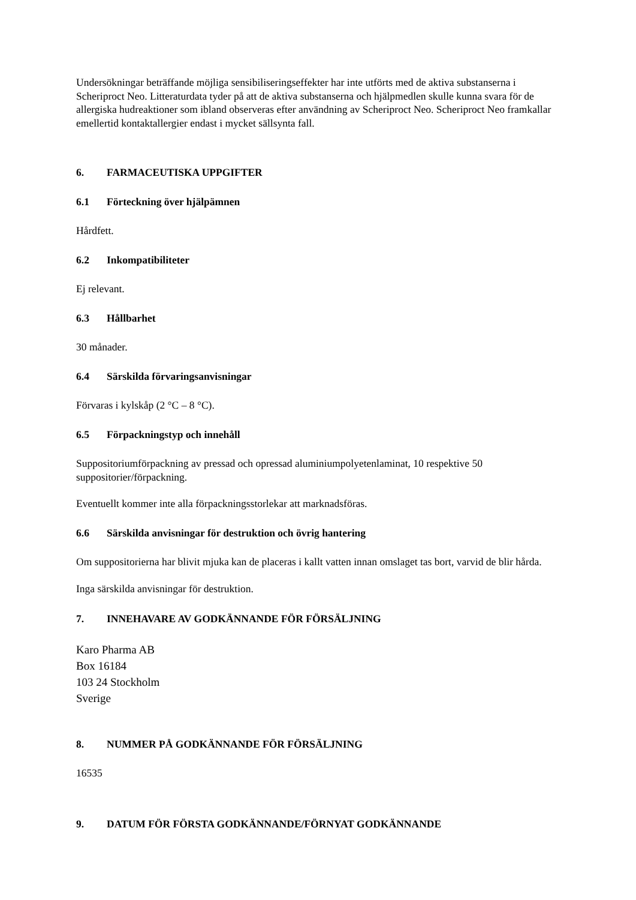Undersökningar beträffande möjliga sensibiliseringseffekter har inte utförts med de aktiva substanserna i Scheriproct Neo. Litteraturdata tyder på att de aktiva substanserna och hjälpmedlen skulle kunna svara för de allergiska hudreaktioner som ibland observeras efter användning av Scheriproct Neo. Scheriproct Neo framkallar emellertid kontaktallergier endast i mycket sällsynta fall.
6. FARMACEUTISKA UPPGIFTER
6.1 Förteckning över hjälpämnen
Hårdfett.
6.2 Inkompatibiliteter
Ej relevant.
6.3 Hållbarhet
30 månader.
6.4 Särskilda förvaringsanvisningar
Förvaras i kylskåp (2 °C – 8 °C).
6.5 Förpackningstyp och innehåll
Suppositoriumförpackning av pressad och opressad aluminiumpolyetenlaminat, 10 respektive 50 suppositorier/förpackning.
Eventuellt kommer inte alla förpackningsstorlekar att marknadsföras.
6.6 Särskilda anvisningar för destruktion och övrig hantering
Om suppositorierna har blivit mjuka kan de placeras i kallt vatten innan omslaget tas bort, varvid de blir hårda.
Inga särskilda anvisningar för destruktion.
7. INNEHAVARE AV GODKÄNNANDE FÖR FÖRSÄLJNING
Karo Pharma AB
Box 16184
103 24 Stockholm
Sverige
8. NUMMER PÅ GODKÄNNANDE FÖR FÖRSÄLJNING
16535
9. DATUM FÖR FÖRSTA GODKÄNNANDE/FÖRNYAT GODKÄNNANDE